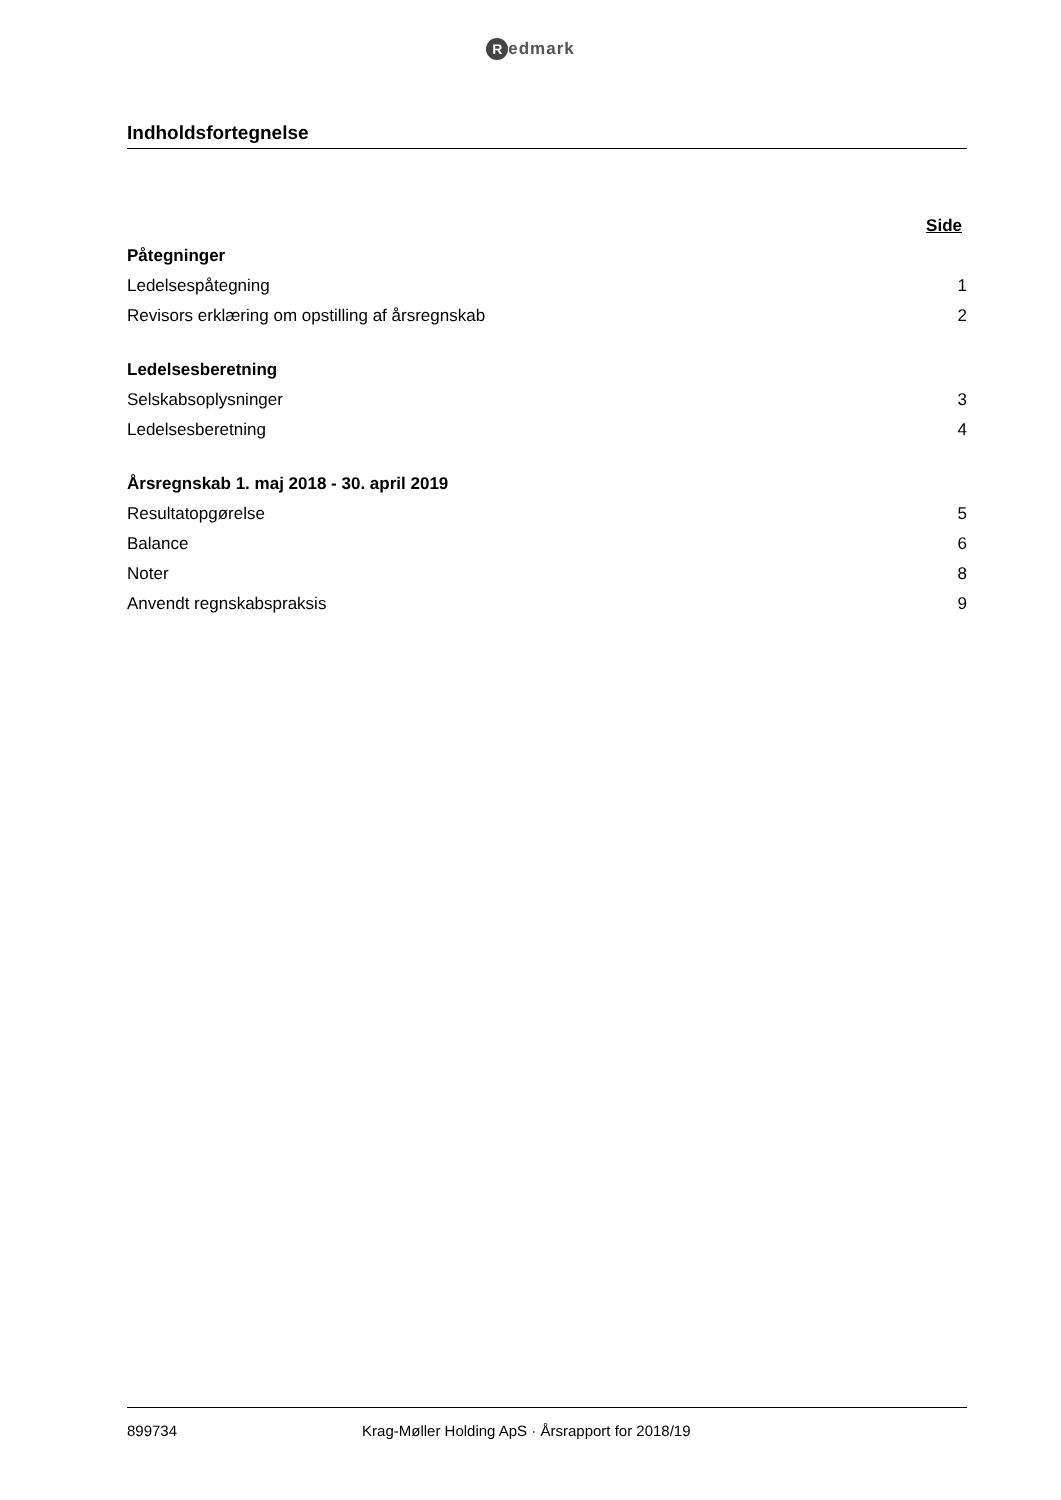Redmark
Indholdsfortegnelse
| | Side |
| --- | --- |
| Påtegninger | |
| Ledelsespåtegning | 1 |
| Revisors erklæring om opstilling af årsregnskab | 2 |
| Ledelsesberetning | |
| Selskabsoplysninger | 3 |
| Ledelsesberetning | 4 |
| Årsregnskab 1. maj 2018 - 30. april 2019 | |
| Resultatopgørelse | 5 |
| Balance | 6 |
| Noter | 8 |
| Anvendt regnskabspraksis | 9 |
899734 Krag-Møller Holding ApS · Årsrapport for 2018/19